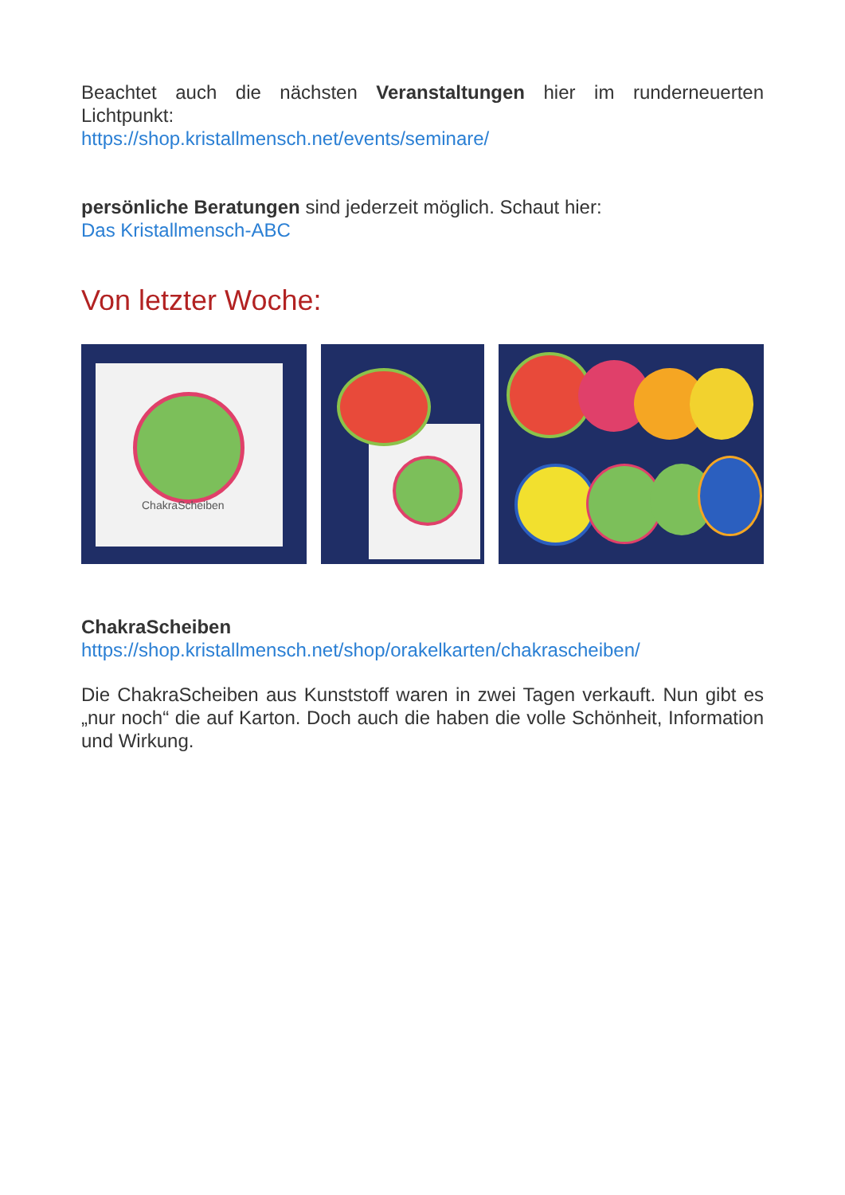Beachtet auch die nächsten Veranstaltungen hier im runderneuerten Lichtpunkt:
https://shop.kristallmensch.net/events/seminare/
persönliche Beratungen sind jederzeit möglich. Schaut hier:
Das Kristallmensch-ABC
Von letzter Woche:
ChakraScheiben
ChakraScheiben
https://shop.kristallmensch.net/shop/orakelkarten/chakrascheiben/
Die ChakraScheiben aus Kunststoff waren in zwei Tagen verkauft. Nun gibt es „nur noch“ die auf Karton. Doch auch die haben die volle Schönheit, Information und Wirkung.